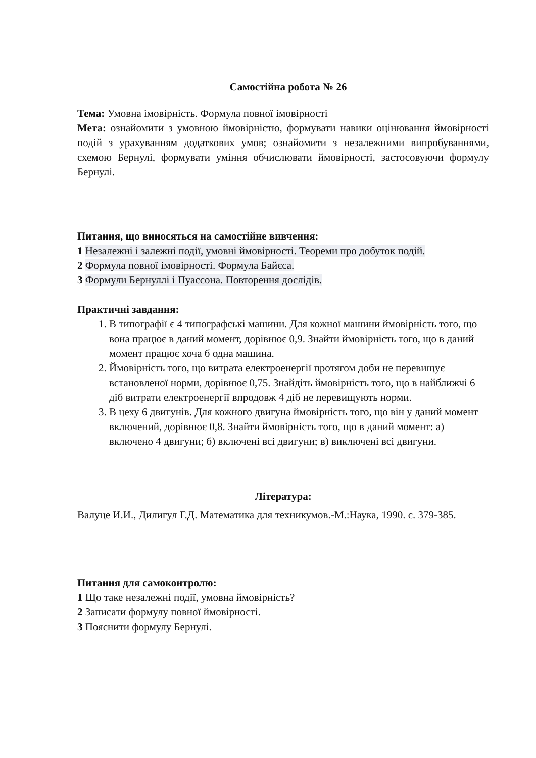Самостійна робота № 26
Тема: Умовна імовірність. Формула повної імовірності
Мета: ознайомити з умовною ймовірністю, формувати навики оцінювання ймовірності подій з урахуванням додаткових умов; ознайомити з незалежними випробуваннями, схемою Бернулі, формувати уміння обчислювати ймовірності, застосовуючи формулу Бернулі.
Питання, що виносяться на самостійне вивчення:
1 Незалежні і залежні події, умовні ймовірності. Теореми про добуток подій.
2 Формула повної імовірності. Формула Байєса.
3 Формули Бернуллі і Пуассона. Повторення дослідів.
Практичні завдання:
1. В типографії є 4 типографські машини. Для кожної машини ймовірність того, що вона працює в даний момент, дорівнює 0,9. Знайти ймовірність того, що в даний момент працює хоча б одна машина.
2. Ймовірність того, що витрата електроенергії протягом доби не перевищує встановленої норми, дорівнює 0,75. Знайдіть ймовірність того, що в найближчі 6 діб витрати електроенергії впродовж 4 діб не перевищують норми.
3. В цеху 6 двигунів. Для кожного двигуна ймовірність того, що він у даний момент включений, дорівнює 0,8. Знайти ймовірність того, що в даний момент: а) включено 4 двигуни; б) включені всі двигуни; в) виключені всі двигуни.
Література:
Валуце И.И., Дилигул Г.Д. Математика для техникумов.-М.:Наука, 1990. с. 379-385.
Питання для самоконтролю:
1 Що таке незалежні події, умовна ймовірність?
2 Записати формулу повної ймовірності.
3 Пояснити формулу Бернулі.